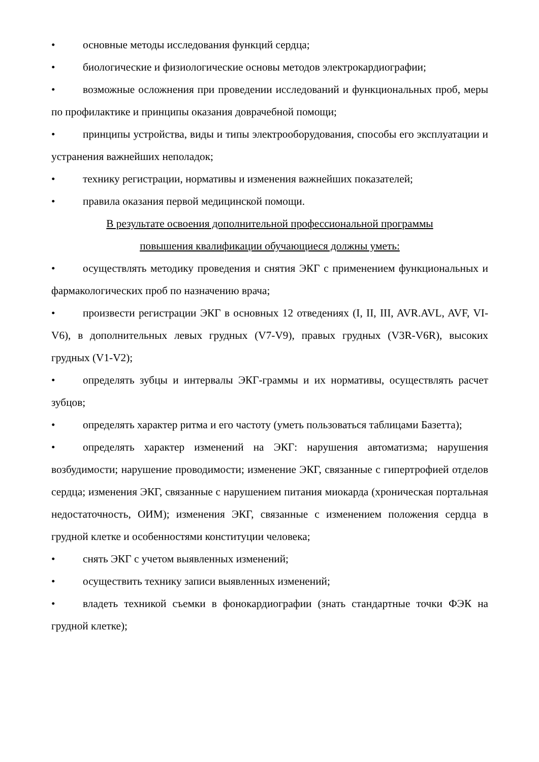• основные методы исследования функций сердца;
• биологические и физиологические основы методов электрокардиографии;
• возможные осложнения при проведении исследований и функциональных проб, меры по профилактике и принципы оказания доврачебной помощи;
• принципы устройства, виды и типы электрооборудования, способы его эксплуатации и устранения важнейших неполадок;
• технику регистрации, нормативы и изменения важнейших показателей;
• правила оказания первой медицинской помощи.
В результате освоения дополнительной профессиональной программы
повышения квалификации обучающиеся должны уметь:
• осуществлять методику проведения и снятия ЭКГ с применением функциональных и фармакологических проб по назначению врача;
• произвести регистрации ЭКГ в основных 12 отведениях (I, II, III, AVR.AVL, AVF, VI-V6), в дополнительных левых грудных (V7-V9), правых грудных (V3R-V6R), высоких грудных (V1-V2);
• определять зубцы и интервалы ЭКГ-граммы и их нормативы, осуществлять расчет зубцов;
• определять характер ритма и его частоту (уметь пользоваться таблицами Базетта);
• определять характер изменений на ЭКГ: нарушения автоматизма; нарушения возбудимости; нарушение проводимости; изменение ЭКГ, связанные с гипертрофией отделов сердца; изменения ЭКГ, связанные с нарушением питания миокарда (хроническая портальная недостаточность, ОИМ); изменения ЭКГ, связанные с изменением положения сердца в грудной клетке и особенностями конституции человека;
• снять ЭКГ с учетом выявленных изменений;
• осуществить технику записи выявленных изменений;
• владеть техникой съемки в фонокардиографии (знать стандартные точки ФЭК на грудной клетке);